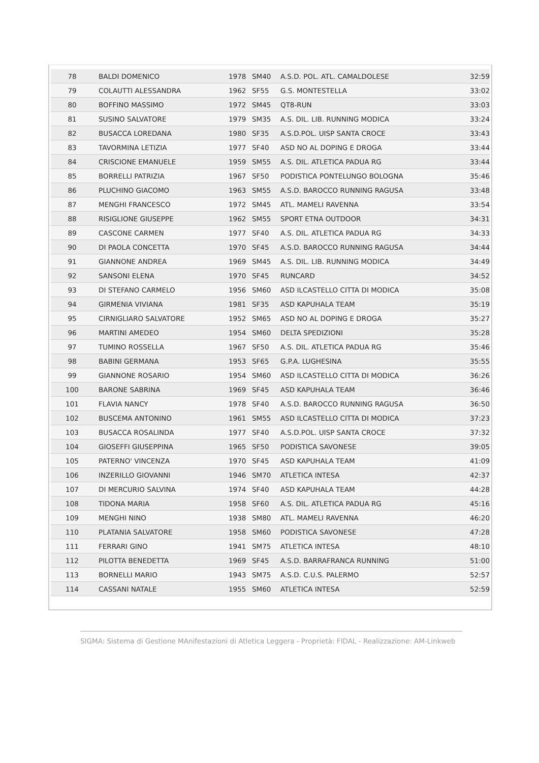| 78 | BALDI DOMENICO | 1978 | SM40 | A.S.D. POL. ATL. CAMALDOLESE | 32:59 |
| 79 | COLAUTTI ALESSANDRA | 1962 | SF55 | G.S. MONTESTELLA | 33:02 |
| 80 | BOFFINO MASSIMO | 1972 | SM45 | QT8-RUN | 33:03 |
| 81 | SUSINO SALVATORE | 1979 | SM35 | A.S. DIL. LIB. RUNNING MODICA | 33:24 |
| 82 | BUSACCA LOREDANA | 1980 | SF35 | A.S.D.POL. UISP SANTA CROCE | 33:43 |
| 83 | TAVORMINA LETIZIA | 1977 | SF40 | ASD NO AL DOPING E DROGA | 33:44 |
| 84 | CRISCIONE EMANUELE | 1959 | SM55 | A.S. DIL. ATLETICA PADUA RG | 33:44 |
| 85 | BORRELLI PATRIZIA | 1967 | SF50 | PODISTICA PONTELUNGO BOLOGNA | 35:46 |
| 86 | PLUCHINO GIACOMO | 1963 | SM55 | A.S.D. BAROCCO RUNNING RAGUSA | 33:48 |
| 87 | MENGHI FRANCESCO | 1972 | SM45 | ATL. MAMELI RAVENNA | 33:54 |
| 88 | RISIGLIONE GIUSEPPE | 1962 | SM55 | SPORT ETNA OUTDOOR | 34:31 |
| 89 | CASCONE CARMEN | 1977 | SF40 | A.S. DIL. ATLETICA PADUA RG | 34:33 |
| 90 | DI PAOLA CONCETTA | 1970 | SF45 | A.S.D. BAROCCO RUNNING RAGUSA | 34:44 |
| 91 | GIANNONE ANDREA | 1969 | SM45 | A.S. DIL. LIB. RUNNING MODICA | 34:49 |
| 92 | SANSONI ELENA | 1970 | SF45 | RUNCARD | 34:52 |
| 93 | DI STEFANO CARMELO | 1956 | SM60 | ASD ILCASTELLO CITTA DI MODICA | 35:08 |
| 94 | GIRMENIA VIVIANA | 1981 | SF35 | ASD KAPUHALA TEAM | 35:19 |
| 95 | CIRNIGLIARO SALVATORE | 1952 | SM65 | ASD NO AL DOPING E DROGA | 35:27 |
| 96 | MARTINI AMEDEO | 1954 | SM60 | DELTA SPEDIZIONI | 35:28 |
| 97 | TUMINO ROSSELLA | 1967 | SF50 | A.S. DIL. ATLETICA PADUA RG | 35:46 |
| 98 | BABINI GERMANA | 1953 | SF65 | G.P.A. LUGHESINA | 35:55 |
| 99 | GIANNONE ROSARIO | 1954 | SM60 | ASD ILCASTELLO CITTA DI MODICA | 36:26 |
| 100 | BARONE SABRINA | 1969 | SF45 | ASD KAPUHALA TEAM | 36:46 |
| 101 | FLAVIA NANCY | 1978 | SF40 | A.S.D. BAROCCO RUNNING RAGUSA | 36:50 |
| 102 | BUSCEMA ANTONINO | 1961 | SM55 | ASD ILCASTELLO CITTA DI MODICA | 37:23 |
| 103 | BUSACCA ROSALINDA | 1977 | SF40 | A.S.D.POL. UISP SANTA CROCE | 37:32 |
| 104 | GIOSEFFI GIUSEPPINA | 1965 | SF50 | PODISTICA SAVONESE | 39:05 |
| 105 | PATERNO' VINCENZA | 1970 | SF45 | ASD KAPUHALA TEAM | 41:09 |
| 106 | INZERILLO GIOVANNI | 1946 | SM70 | ATLETICA INTESA | 42:37 |
| 107 | DI MERCURIO SALVINA | 1974 | SF40 | ASD KAPUHALA TEAM | 44:28 |
| 108 | TIDONA MARIA | 1958 | SF60 | A.S. DIL. ATLETICA PADUA RG | 45:16 |
| 109 | MENGHI NINO | 1938 | SM80 | ATL. MAMELI RAVENNA | 46:20 |
| 110 | PLATANIA SALVATORE | 1958 | SM60 | PODISTICA SAVONESE | 47:28 |
| 111 | FERRARI GINO | 1941 | SM75 | ATLETICA INTESA | 48:10 |
| 112 | PILOTTA BENEDETTA | 1969 | SF45 | A.S.D. BARRAFRANCA RUNNING | 51:00 |
| 113 | BORNELLI MARIO | 1943 | SM75 | A.S.D. C.U.S. PALERMO | 52:57 |
| 114 | CASSANI NATALE | 1955 | SM60 | ATLETICA INTESA | 52:59 |
SIGMA: Sistema di Gestione MAnifestazioni di Atletica Leggera - Proprietà: FIDAL - Realizzazione: AM-Linkweb